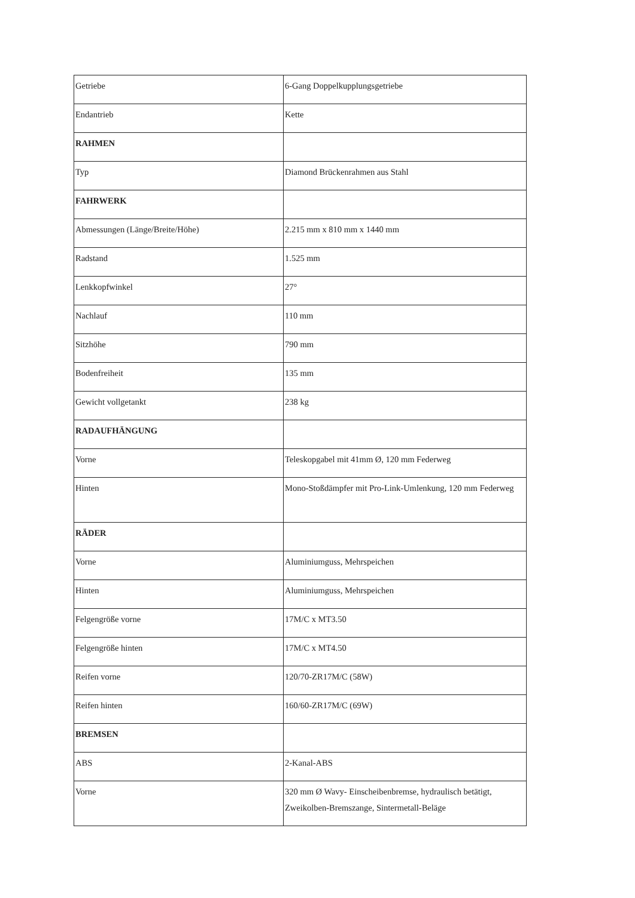| Getriebe | 6-Gang Doppelkupplungsgetriebe |
| Endantrieb | Kette |
| RAHMEN | |
| Typ | Diamond Brückenrahmen aus Stahl |
| FAHRWERK | |
| Abmessungen (Länge/Breite/Höhe) | 2.215 mm x 810 mm x 1440 mm |
| Radstand | 1.525 mm |
| Lenkkopfwinkel | 27° |
| Nachlauf | 110 mm |
| Sitzhöhe | 790 mm |
| Bodenfreiheit | 135 mm |
| Gewicht vollgetankt | 238 kg |
| RADAUFHÄNGUNG | |
| Vorne | Teleskopgabel mit 41mm Ø, 120 mm Federweg |
| Hinten | Mono-Stoßdämpfer mit Pro-Link-Umlenkung, 120 mm Federweg |
| RÄDER | |
| Vorne | Aluminiumguss, Mehrspeichen |
| Hinten | Aluminiumguss, Mehrspeichen |
| Felgengröße vorne | 17M/C x MT3.50 |
| Felgengröße hinten | 17M/C x MT4.50 |
| Reifen vorne | 120/70-ZR17M/C (58W) |
| Reifen hinten | 160/60-ZR17M/C (69W) |
| BREMSEN | |
| ABS | 2-Kanal-ABS |
| Vorne | 320 mm Ø Wavy- Einscheibenbremse, hydraulisch betätigt, Zweikolben-Bremszange, Sintermetall-Beläge |